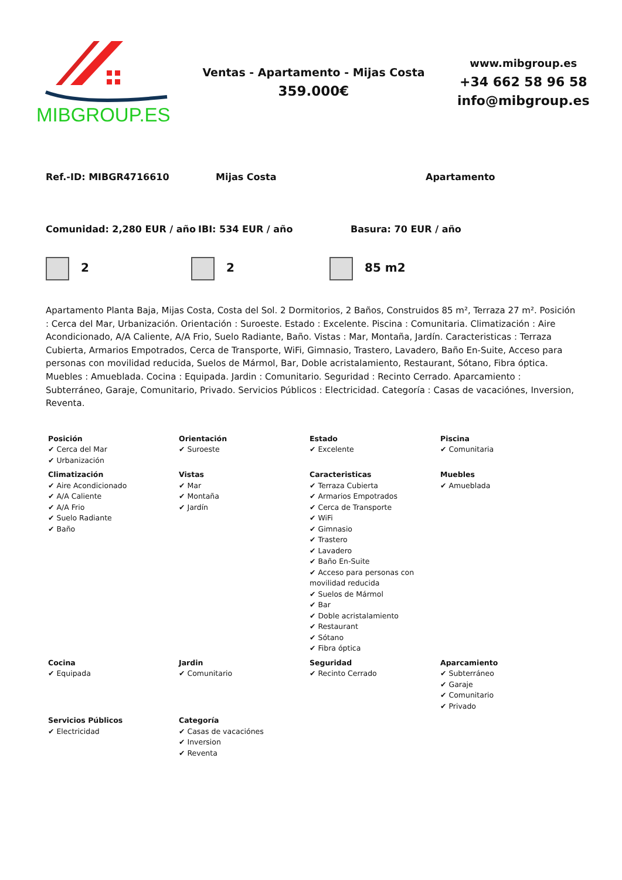MIBGROUP.ES
Ventas - Apartamento - Mijas Costa
359.000€
www.mibgroup.es
+34 662 58 96 58
info@mibgroup.es
Ref.-ID: MIBGR4716610 Mijas Costa Apartamento
Comunidad: 2,280 EUR / año IBI: 534 EUR / año Basura: 70 EUR / año
2 2 85 m2
Apartamento Planta Baja, Mijas Costa, Costa del Sol. 2 Dormitorios, 2 Baños, Construidos 85 m², Terraza 27 m². Posición : Cerca del Mar, Urbanización. Orientación : Suroeste. Estado : Excelente. Piscina : Comunitaria. Climatización : Aire Acondicionado, A/A Caliente, A/A Frio, Suelo Radiante, Baño. Vistas : Mar, Montaña, Jardín. Caracteristicas : Terraza Cubierta, Armarios Empotrados, Cerca de Transporte, WiFi, Gimnasio, Trastero, Lavadero, Baño En-Suite, Acceso para personas con movilidad reducida, Suelos de Mármol, Bar, Doble acristalamiento, Restaurant, Sótano, Fibra óptica. Muebles : Amueblada. Cocina : Equipada. Jardin : Comunitario. Seguridad : Recinto Cerrado. Aparcamiento : Subterráneo, Garaje, Comunitario, Privado. Servicios Públicos : Electricidad. Categoría : Casas de vacaciónes, Inversion, Reventa.
| Posición ✔ Cerca del Mar ✔ Urbanización | Orientación ✔ Suroeste | Estado ✔ Excelente | Piscina ✔ Comunitaria |
| Climatización ✔ Aire Acondicionado ✔ A/A Caliente ✔ A/A Frio ✔ Suelo Radiante ✔ Baño | Vistas ✔ Mar ✔ Montaña ✔ Jardín | Caracteristicas ✔ Terraza Cubierta ✔ Armarios Empotrados ✔ Cerca de Transporte ✔ WiFi ✔ Gimnasio ✔ Trastero ✔ Lavadero ✔ Baño En-Suite ✔ Acceso para personas con movilidad reducida ✔ Suelos de Mármol ✔ Bar ✔ Doble acristalamiento ✔ Restaurant ✔ Sótano ✔ Fibra óptica | Muebles ✔ Amueblada |
| Cocina ✔ Equipada | Jardin ✔ Comunitario | Seguridad ✔ Recinto Cerrado | Aparcamiento ✔ Subterráneo ✔ Garaje ✔ Comunitario ✔ Privado |
| Servicios Públicos ✔ Electricidad | Categoría ✔ Casas de vacaciónes ✔ Inversion ✔ Reventa | | |